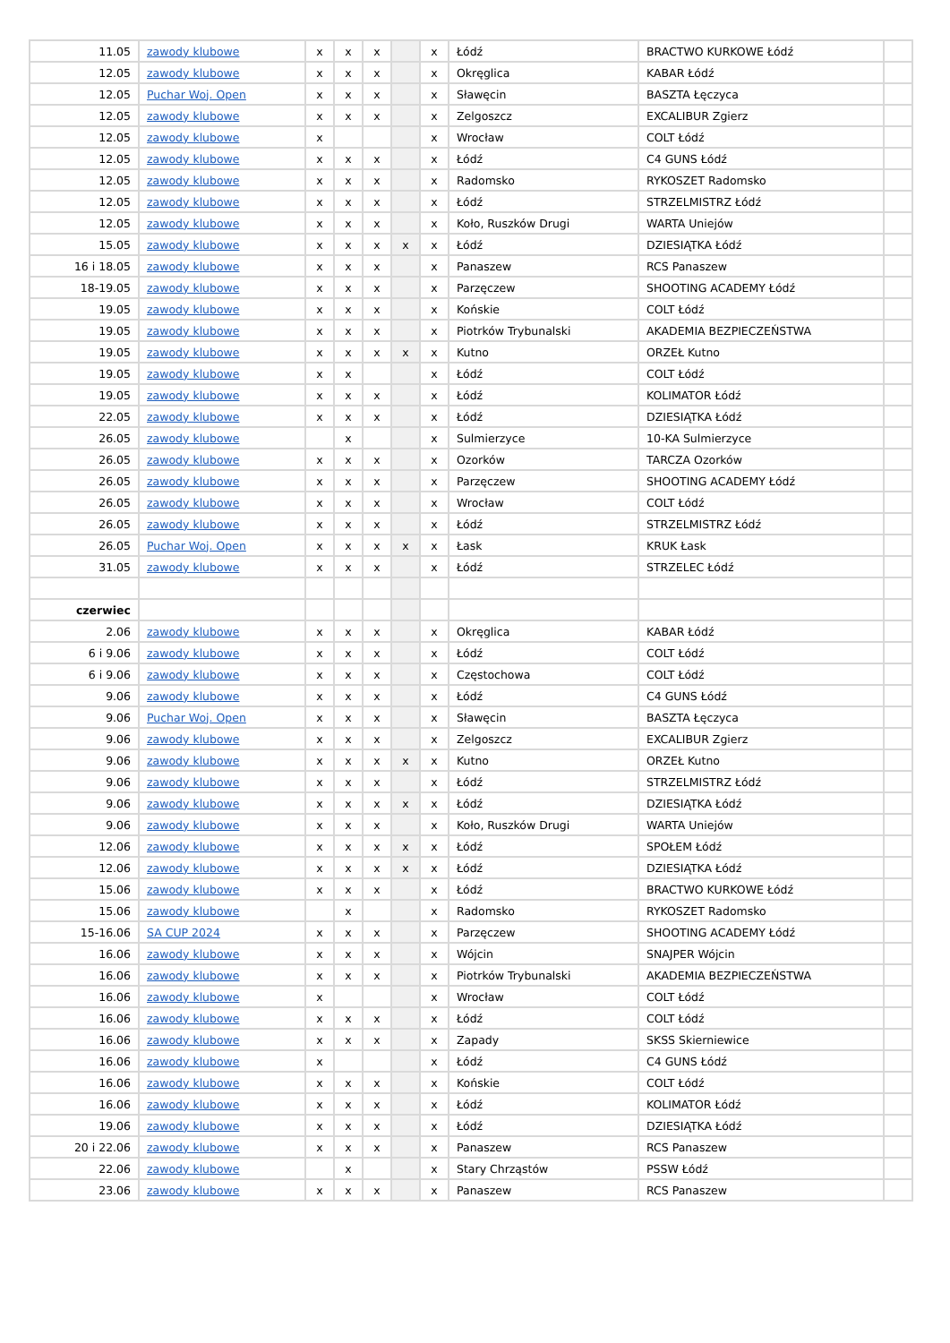| 11.05 | zawody klubowe | x | x | x | | x | Łódź | BRACTWO KURKOWE Łódź | |
| 12.05 | zawody klubowe | x | x | x | | x | Okręglica | KABAR Łódź | |
| 12.05 | Puchar Woj. Open | x | x | x | | x | Sławęcin | BASZTA Łęczyca | |
| 12.05 | zawody klubowe | x | x | x | | x | Zelgoszcz | EXCALIBUR Zgierz | |
| 12.05 | zawody klubowe | x | | | | x | Wrocław | COLT Łódź | |
| 12.05 | zawody klubowe | x | x | x | | x | Łódź | C4 GUNS Łódź | |
| 12.05 | zawody klubowe | x | x | x | | x | Radomsko | RYKOSZET Radomsko | |
| 12.05 | zawody klubowe | x | x | x | | x | Łódź | STRZELMISTRZ Łódź | |
| 12.05 | zawody klubowe | x | x | x | | x | Koło, Ruszków Drugi | WARTA Uniejów | |
| 15.05 | zawody klubowe | x | x | x | x | x | Łódź | DZIESIĄTKA Łódź | |
| 16 i 18.05 | zawody klubowe | x | x | x | | x | Panaszew | RCS Panaszew | |
| 18-19.05 | zawody klubowe | x | x | x | | x | Parzęczew | SHOOTING ACADEMY Łódź | |
| 19.05 | zawody klubowe | x | x | x | | x | Końskie | COLT Łódź | |
| 19.05 | zawody klubowe | x | x | x | | x | Piotrków Trybunalski | AKADEMIA BEZPIECZEŃSTWA | |
| 19.05 | zawody klubowe | x | x | x | x | x | Kutno | ORZEŁ Kutno | |
| 19.05 | zawody klubowe | x | x | | | x | Łódź | COLT Łódź | |
| 19.05 | zawody klubowe | x | x | x | | x | Łódź | KOLIMATOR Łódź | |
| 22.05 | zawody klubowe | x | x | x | | x | Łódź | DZIESIĄTKA Łódź | |
| 26.05 | zawody klubowe | | x | | | x | Sulmierzyce | 10-KA Sulmierzyce | |
| 26.05 | zawody klubowe | x | x | x | | x | Ozorków | TARCZA Ozorków | |
| 26.05 | zawody klubowe | x | x | x | | x | Parzęczew | SHOOTING ACADEMY Łódź | |
| 26.05 | zawody klubowe | x | x | x | | x | Wrocław | COLT Łódź | |
| 26.05 | zawody klubowe | x | x | x | | x | Łódź | STRZELMISTRZ Łódź | |
| 26.05 | Puchar Woj. Open | x | x | x | x | x | Łask | KRUK Łask | |
| 31.05 | zawody klubowe | x | x | x | | x | Łódź | STRZELEC Łódź | |
| czerwiec | | | | | | | | | |
| 2.06 | zawody klubowe | x | x | x | | x | Okręglica | KABAR Łódź | |
| 6 i 9.06 | zawody klubowe | x | x | x | | x | Łódź | COLT Łódź | |
| 6 i 9.06 | zawody klubowe | x | x | x | | x | Częstochowa | COLT Łódź | |
| 9.06 | zawody klubowe | x | x | x | | x | Łódź | C4 GUNS Łódź | |
| 9.06 | Puchar Woj. Open | x | x | x | | x | Sławęcin | BASZTA Łęczyca | |
| 9.06 | zawody klubowe | x | x | x | | x | Zelgoszcz | EXCALIBUR Zgierz | |
| 9.06 | zawody klubowe | x | x | x | x | x | Kutno | ORZEŁ Kutno | |
| 9.06 | zawody klubowe | x | x | x | | x | Łódź | STRZELMISTRZ Łódź | |
| 9.06 | zawody klubowe | x | x | x | x | x | Łódź | DZIESIĄTKA Łódź | |
| 9.06 | zawody klubowe | x | x | x | | x | Koło, Ruszków Drugi | WARTA Uniejów | |
| 12.06 | zawody klubowe | x | x | x | x | x | Łódź | SPOŁEM Łódź | |
| 12.06 | zawody klubowe | x | x | x | x | x | Łódź | DZIESIĄTKA Łódź | |
| 15.06 | zawody klubowe | x | x | x | | x | Łódź | BRACTWO KURKOWE Łódź | |
| 15.06 | zawody klubowe | | x | | | x | Radomsko | RYKOSZET Radomsko | |
| 15-16.06 | SA CUP 2024 | x | x | x | | x | Parzęczew | SHOOTING ACADEMY Łódź | |
| 16.06 | zawody klubowe | x | x | x | | x | Wójcin | SNAJPER Wójcin | |
| 16.06 | zawody klubowe | x | x | x | | x | Piotrków Trybunalski | AKADEMIA BEZPIECZEŃSTWA | |
| 16.06 | zawody klubowe | x | | | | x | Wrocław | COLT Łódź | |
| 16.06 | zawody klubowe | x | x | x | | x | Łódź | COLT Łódź | |
| 16.06 | zawody klubowe | x | x | x | | x | Zapady | SKSS Skierniewice | |
| 16.06 | zawody klubowe | x | | | | x | Łódź | C4 GUNS Łódź | |
| 16.06 | zawody klubowe | x | x | x | | x | Końskie | COLT Łódź | |
| 16.06 | zawody klubowe | x | x | x | | x | Łódź | KOLIMATOR Łódź | |
| 19.06 | zawody klubowe | x | x | x | | x | Łódź | DZIESIĄTKA Łódź | |
| 20 i 22.06 | zawody klubowe | x | x | x | | x | Panaszew | RCS Panaszew | |
| 22.06 | zawody klubowe | | x | | | x | Stary Chrząstów | PSSW Łódź | |
| 23.06 | zawody klubowe | x | x | x | | x | Panaszew | RCS Panaszew | |